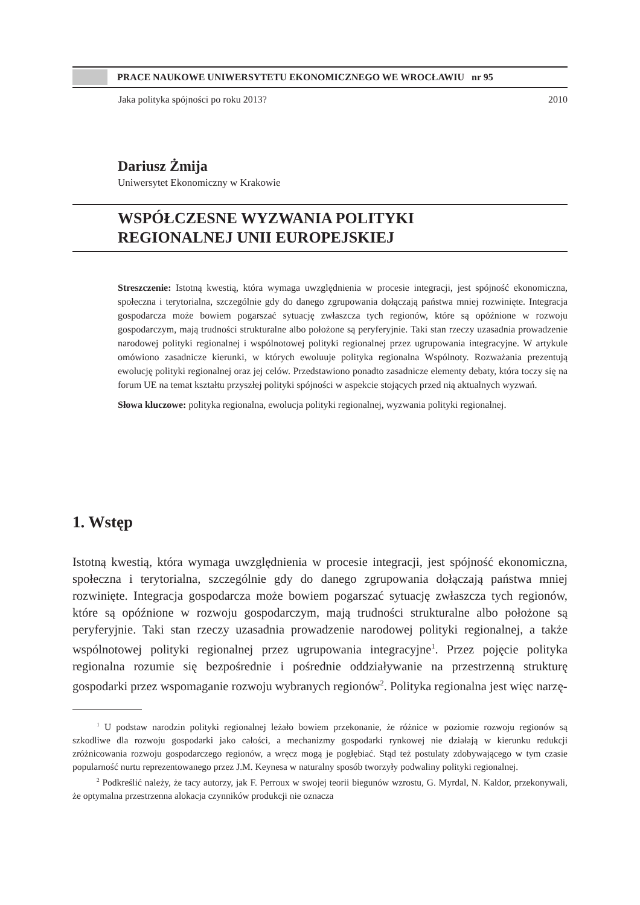PRACE NAUKOWE UNIWERSYTETU EKONOMICZNEGO WE WROCŁAWIU nr 95
Jaka polityka spójności po roku 2013? 2010
Dariusz Żmija
Uniwersytet Ekonomiczny w Krakowie
WSPÓŁCZESNE WYZWANIA POLITYKI
REGIONALNEJ UNII EUROPEJSKIEJ
Streszczenie: Istotną kwestią, która wymaga uwzględnienia w procesie integracji, jest spójność ekonomiczna, społeczna i terytorialna, szczególnie gdy do danego zgrupowania dołączają państwa mniej rozwinięte. Integracja gospodarcza może bowiem pogarszać sytuację zwłaszcza tych regionów, które są opóźnione w rozwoju gospodarczym, mają trudności strukturalne albo położone są peryferyjnie. Taki stan rzeczy uzasadnia prowadzenie narodowej polityki regionalnej i wspólnotowej polityki regionalnej przez ugrupowania integracyjne. W artykule omówiono zasadnicze kierunki, w których ewoluuje polityka regionalna Wspólnoty. Rozważania prezentują ewolucję polityki regionalnej oraz jej celów. Przedstawiono ponadto zasadnicze elementy debaty, która toczy się na forum UE na temat kształtu przyszłej polityki spójności w aspekcie stojących przed nią aktualnych wyzwań.
Słowa kluczowe: polityka regionalna, ewolucja polityki regionalnej, wyzwania polityki regionalnej.
1. Wstęp
Istotną kwestią, która wymaga uwzględnienia w procesie integracji, jest spójność ekonomiczna, społeczna i terytorialna, szczególnie gdy do danego zgrupowania dołączają państwa mniej rozwinięte. Integracja gospodarcza może bowiem pogarszać sytuację zwłaszcza tych regionów, które są opóźnione w rozwoju gospodarczym, mają trudności strukturalne albo położone są peryferyjnie. Taki stan rzeczy uzasadnia prowadzenie narodowej polityki regionalnej, a także wspólnotowej polityki regionalnej przez ugrupowania integracyjne<sup>1</sup>. Przez pojęcie polityka regionalna rozumie się bezpośrednie i pośrednie oddziaływanie na przestrzenną strukturę gospodarki przez wspomaganie rozwoju wybranych regionów<sup>2</sup>. Polityka regionalna jest więc narzę-
<sup>1</sup> U podstaw narodzin polityki regionalnej leżało bowiem przekonanie, że różnice w poziomie rozwoju regionów są szkodliwe dla rozwoju gospodarki jako całości, a mechanizmy gospodarki rynkowej nie działają w kierunku redukcji zróżnicowania rozwoju gospodarczego regionów, a wręcz mogą je pogłębiać. Stąd też postulaty zdobywającego w tym czasie popularność nurtu reprezentowanego przez J.M. Keynesa w naturalny sposób tworzyły podwaliny polityki regionalnej.
<sup>2</sup> Podkreślić należy, że tacy autorzy, jak F. Perroux w swojej teorii biegunów wzrostu, G. Myrdal, N. Kaldor, przekonywali, że optymalna przestrzenna alokacja czynników produkcji nie oznacza